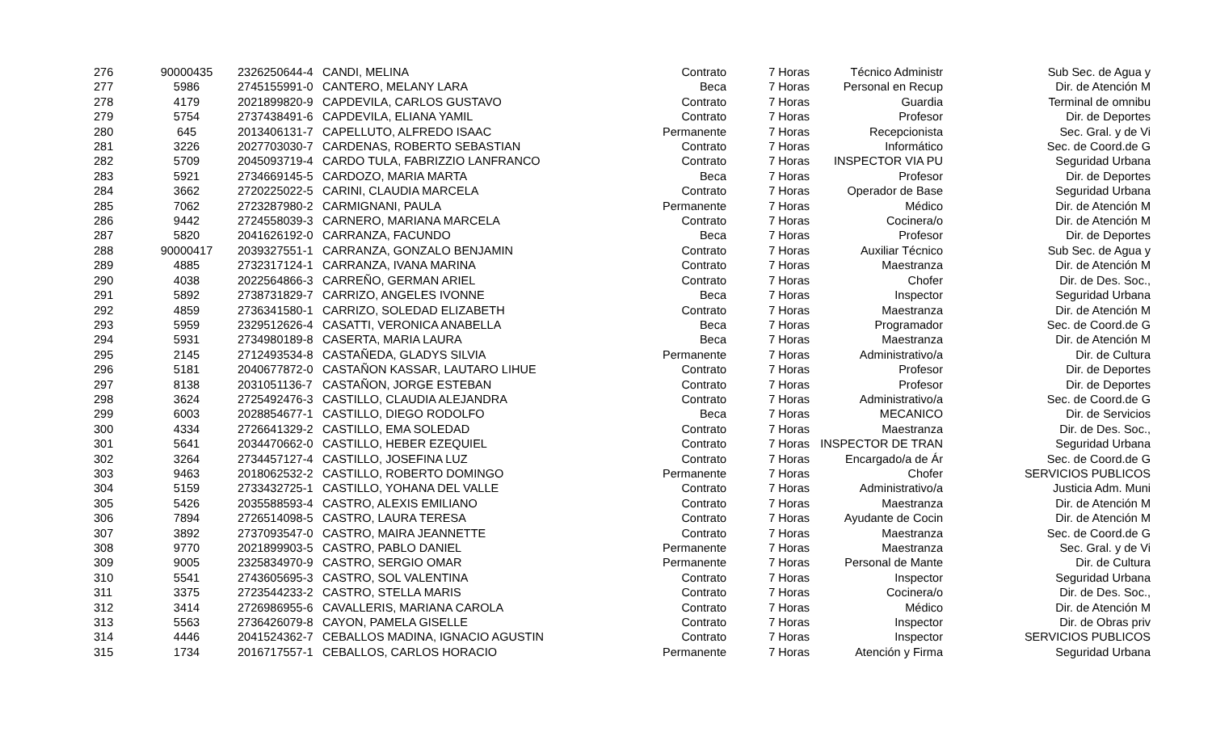| 276 | 90000435 | 2326250644-4 | CANDI, MELINA | Contrato | 7 Horas | Técnico Administr | Sub Sec. de Agua y |
| 277 | 5986 | 2745155991-0 | CANTERO, MELANY LARA | Beca | 7 Horas | Personal en Recup | Dir. de Atención M |
| 278 | 4179 | 2021899820-9 | CAPDEVILA, CARLOS GUSTAVO | Contrato | 7 Horas | Guardia | Terminal de omnibu |
| 279 | 5754 | 2737438491-6 | CAPDEVILA, ELIANA YAMIL | Contrato | 7 Horas | Profesor | Dir. de Deportes |
| 280 | 645 | 2013406131-7 | CAPELLUTO, ALFREDO ISAAC | Permanente | 7 Horas | Recepcionista | Sec. Gral. y de Vi |
| 281 | 3226 | 2027703030-7 | CARDENAS, ROBERTO SEBASTIAN | Contrato | 7 Horas | Informático | Sec. de Coord.de G |
| 282 | 5709 | 2045093719-4 | CARDO TULA, FABRIZZIO LANFRANCO | Contrato | 7 Horas | INSPECTOR VIA PU | Seguridad Urbana |
| 283 | 5921 | 2734669145-5 | CARDOZO, MARIA MARTA | Beca | 7 Horas | Profesor | Dir. de Deportes |
| 284 | 3662 | 2720225022-5 | CARINI, CLAUDIA MARCELA | Contrato | 7 Horas | Operador de Base | Seguridad Urbana |
| 285 | 7062 | 2723287980-2 | CARMIGNANI, PAULA | Permanente | 7 Horas | Médico | Dir. de Atención M |
| 286 | 9442 | 2724558039-3 | CARNERO, MARIANA MARCELA | Contrato | 7 Horas | Cocinera/o | Dir. de Atención M |
| 287 | 5820 | 2041626192-0 | CARRANZA, FACUNDO | Beca | 7 Horas | Profesor | Dir. de Deportes |
| 288 | 90000417 | 2039327551-1 | CARRANZA, GONZALO BENJAMIN | Contrato | 7 Horas | Auxiliar Técnico | Sub Sec. de Agua y |
| 289 | 4885 | 2732317124-1 | CARRANZA, IVANA MARINA | Contrato | 7 Horas | Maestranza | Dir. de Atención M |
| 290 | 4038 | 2022564866-3 | CARREÑO, GERMAN ARIEL | Contrato | 7 Horas | Chofer | Dir. de Des. Soc., |
| 291 | 5892 | 2738731829-7 | CARRIZO, ANGELES IVONNE | Beca | 7 Horas | Inspector | Seguridad Urbana |
| 292 | 4859 | 2736341580-1 | CARRIZO, SOLEDAD ELIZABETH | Contrato | 7 Horas | Maestranza | Dir. de Atención M |
| 293 | 5959 | 2329512626-4 | CASATTI, VERONICA ANABELLA | Beca | 7 Horas | Programador | Sec. de Coord.de G |
| 294 | 5931 | 2734980189-8 | CASERTA, MARIA LAURA | Beca | 7 Horas | Maestranza | Dir. de Atención M |
| 295 | 2145 | 2712493534-8 | CASTAÑEDA, GLADYS SILVIA | Permanente | 7 Horas | Administrativo/a | Dir. de Cultura |
| 296 | 5181 | 2040677872-0 | CASTAÑON KASSAR, LAUTARO LIHUE | Contrato | 7 Horas | Profesor | Dir. de Deportes |
| 297 | 8138 | 2031051136-7 | CASTAÑON, JORGE ESTEBAN | Contrato | 7 Horas | Profesor | Dir. de Deportes |
| 298 | 3624 | 2725492476-3 | CASTILLO, CLAUDIA ALEJANDRA | Contrato | 7 Horas | Administrativo/a | Sec. de Coord.de G |
| 299 | 6003 | 2028854677-1 | CASTILLO, DIEGO RODOLFO | Beca | 7 Horas | MECANICO | Dir. de Servicios |
| 300 | 4334 | 2726641329-2 | CASTILLO, EMA SOLEDAD | Contrato | 7 Horas | Maestranza | Dir. de Des. Soc., |
| 301 | 5641 | 2034470662-0 | CASTILLO, HEBER EZEQUIEL | Contrato | 7 Horas | INSPECTOR DE TRAN | Seguridad Urbana |
| 302 | 3264 | 2734457127-4 | CASTILLO, JOSEFINA LUZ | Contrato | 7 Horas | Encargado/a de Ár | Sec. de Coord.de G |
| 303 | 9463 | 2018062532-2 | CASTILLO, ROBERTO DOMINGO | Permanente | 7 Horas | Chofer | SERVICIOS PUBLICOS |
| 304 | 5159 | 2733432725-1 | CASTILLO, YOHANA DEL VALLE | Contrato | 7 Horas | Administrativo/a | Justicia Adm. Muni |
| 305 | 5426 | 2035588593-4 | CASTRO, ALEXIS EMILIANO | Contrato | 7 Horas | Maestranza | Dir. de Atención M |
| 306 | 7894 | 2726514098-5 | CASTRO, LAURA TERESA | Contrato | 7 Horas | Ayudante de Cocin | Dir. de Atención M |
| 307 | 3892 | 2737093547-0 | CASTRO, MAIRA JEANNETTE | Contrato | 7 Horas | Maestranza | Sec. de Coord.de G |
| 308 | 9770 | 2021899903-5 | CASTRO, PABLO DANIEL | Permanente | 7 Horas | Maestranza | Sec. Gral. y de Vi |
| 309 | 9005 | 2325834970-9 | CASTRO, SERGIO OMAR | Permanente | 7 Horas | Personal de Mante | Dir. de Cultura |
| 310 | 5541 | 2743605695-3 | CASTRO, SOL VALENTINA | Contrato | 7 Horas | Inspector | Seguridad Urbana |
| 311 | 3375 | 2723544233-2 | CASTRO, STELLA MARIS | Contrato | 7 Horas | Cocinera/o | Dir. de Des. Soc., |
| 312 | 3414 | 2726986955-6 | CAVALLERIS, MARIANA CAROLA | Contrato | 7 Horas | Médico | Dir. de Atención M |
| 313 | 5563 | 2736426079-8 | CAYON, PAMELA GISELLE | Contrato | 7 Horas | Inspector | Dir. de Obras priv |
| 314 | 4446 | 2041524362-7 | CEBALLOS MADINA, IGNACIO AGUSTIN | Contrato | 7 Horas | Inspector | SERVICIOS PUBLICOS |
| 315 | 1734 | 2016717557-1 | CEBALLOS, CARLOS HORACIO | Permanente | 7 Horas | Atención y Firma | Seguridad Urbana |